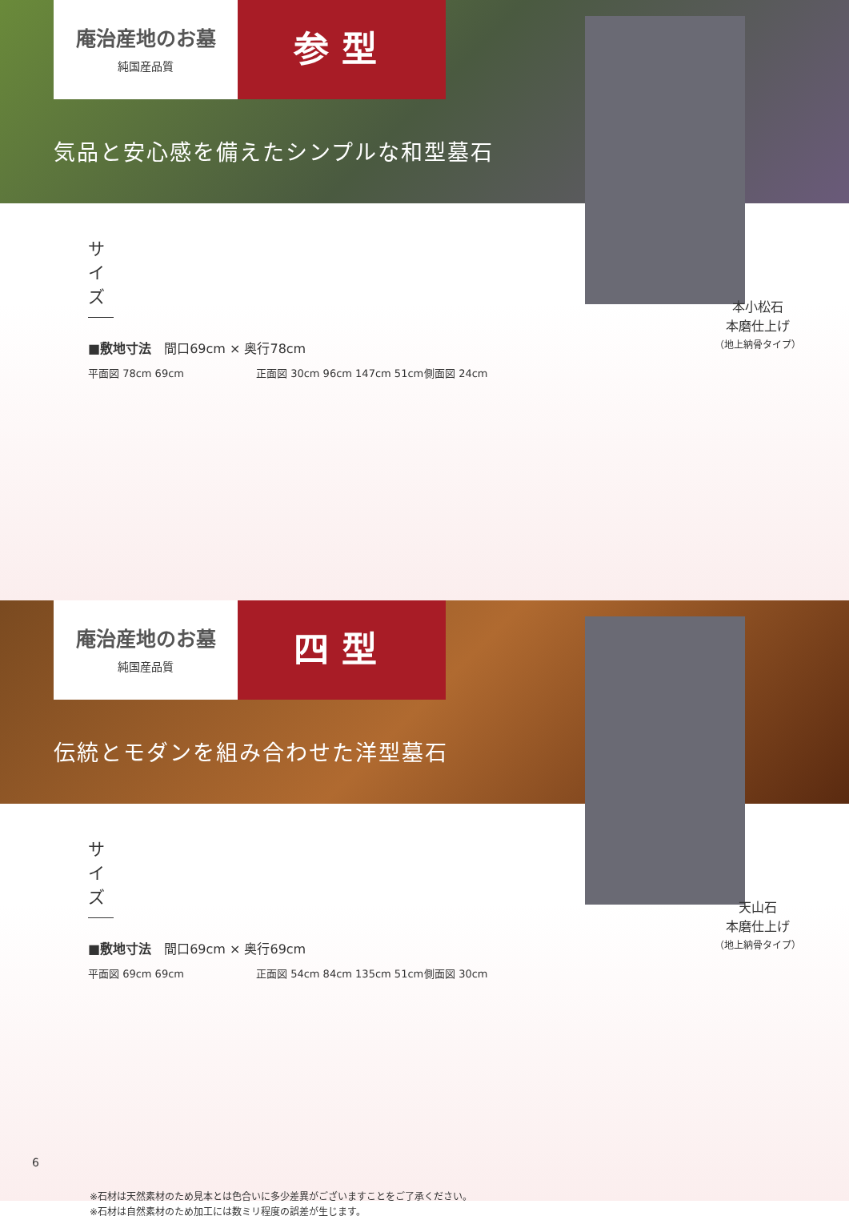庵治産地のお墓
純国産品質
参型
気品と安心感を備えたシンプルな和型墓石
サイズ
■敷地寸法　間口69cm × 奥行78cm
平面図 78cm 69cm 正面図 30cm 96cm 147cm 51cm 側面図 24cm
本小松石
本磨仕上げ
（地上納骨タイプ）
庵治産地のお墓
純国産品質
四型
伝統とモダンを組み合わせた洋型墓石
サイズ
■敷地寸法　間口69cm × 奥行69cm
平面図 69cm 69cm 正面図 54cm 84cm 135cm 51cm 側面図 30cm
天山石
本磨仕上げ
（地上納骨タイプ）
※石材は天然素材のため見本とは色合いに多少差異がございますことをご了承ください。
※石材は自然素材のため加工には数ミリ程度の誤差が生じます。
6